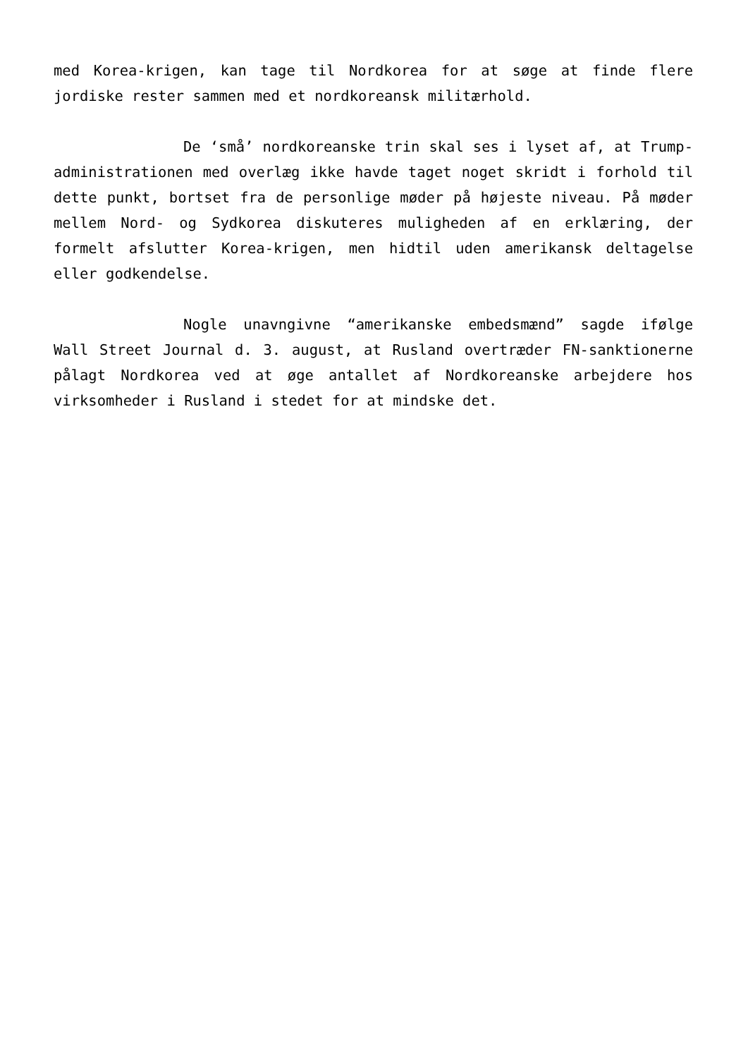med Korea-krigen, kan tage til Nordkorea for at søge at finde flere jordiske rester sammen med et nordkoreansk militærhold.
De ‘små’ nordkoreanske trin skal ses i lyset af, at Trump-administrationen med overlæg ikke havde taget noget skridt i forhold til dette punkt, bortset fra de personlige møder på højeste niveau. På møder mellem Nord- og Sydkorea diskuteres muligheden af en erklæring, der formelt afslutter Korea-krigen, men hidtil uden amerikansk deltagelse eller godkendelse.
Nogle unavngivne “amerikanske embedsmænd” sagde ifølge Wall Street Journal d. 3. august, at Rusland overtræder FN-sanktionerne pålagt Nordkorea ved at øge antallet af Nordkoreanske arbejdere hos virksomheder i Rusland i stedet for at mindske det.